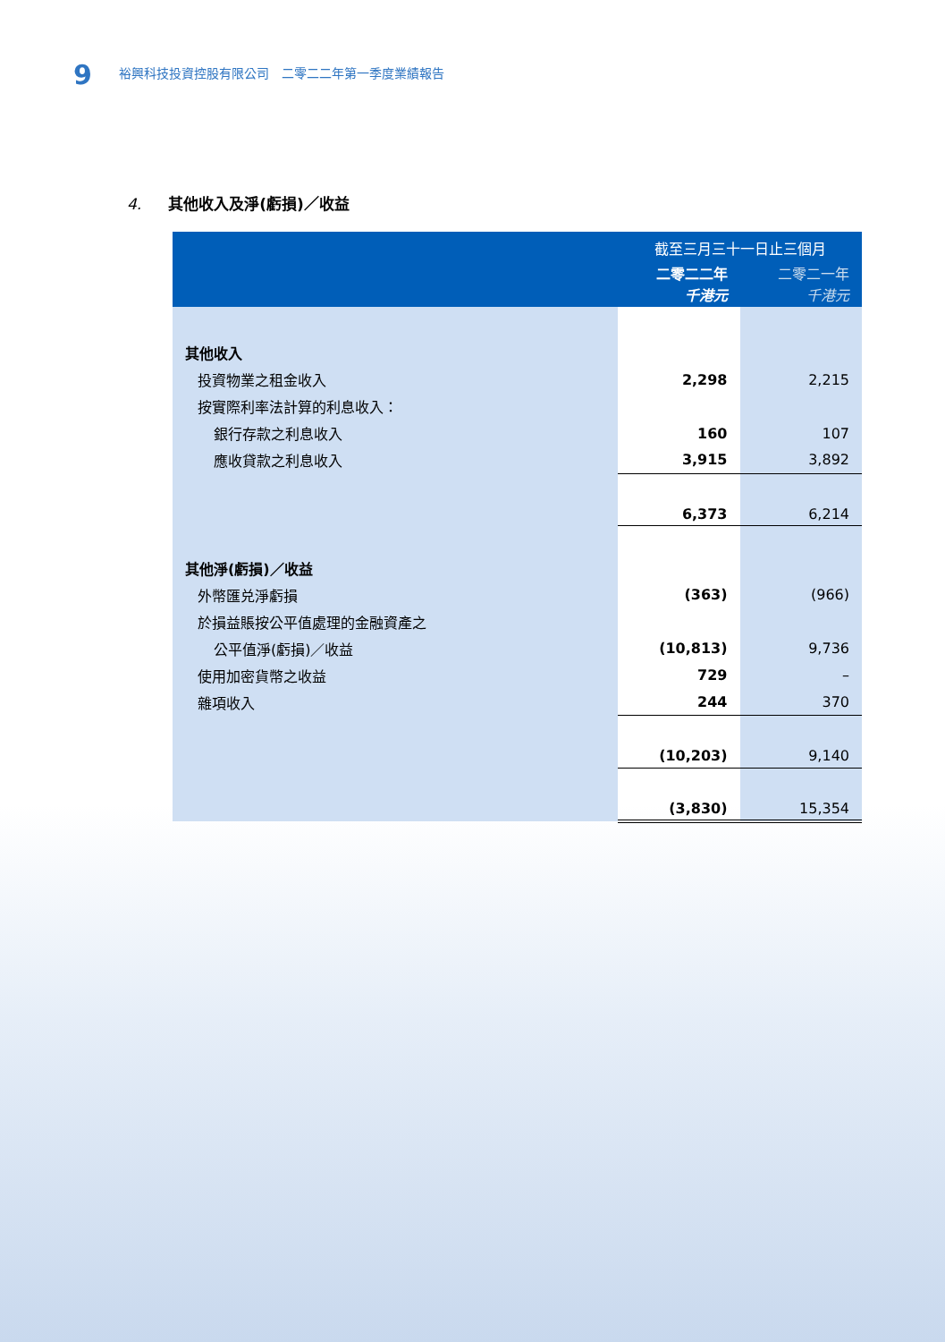9 裕興科技投資控股有限公司　二零二二年第一季度業績報告
4. 其他收入及淨(虧損)／收益
| | 截至三月三十一日止三個月 | |
| --- | --- | --- |
| | 二零二二年 千港元 | 二零二一年 千港元 |
| 其他收入 | | |
| 投資物業之租金收入 | 2,298 | 2,215 |
| 按實際利率法計算的利息收入： | | |
| 銀行存款之利息收入 | 160 | 107 |
| 應收貸款之利息收入 | 3,915 | 3,892 |
| | 6,373 | 6,214 |
| 其他淨(虧損)／收益 | | |
| 外幣匯兑淨虧損 | (363) | (966) |
| 於損益賬按公平值處理的金融資產之 | | |
| 公平值淨(虧損)／收益 | (10,813) | 9,736 |
| 使用加密貨幣之收益 | 729 | – |
| 雜項收入 | 244 | 370 |
| | (10,203) | 9,140 |
| | (3,830) | 15,354 |